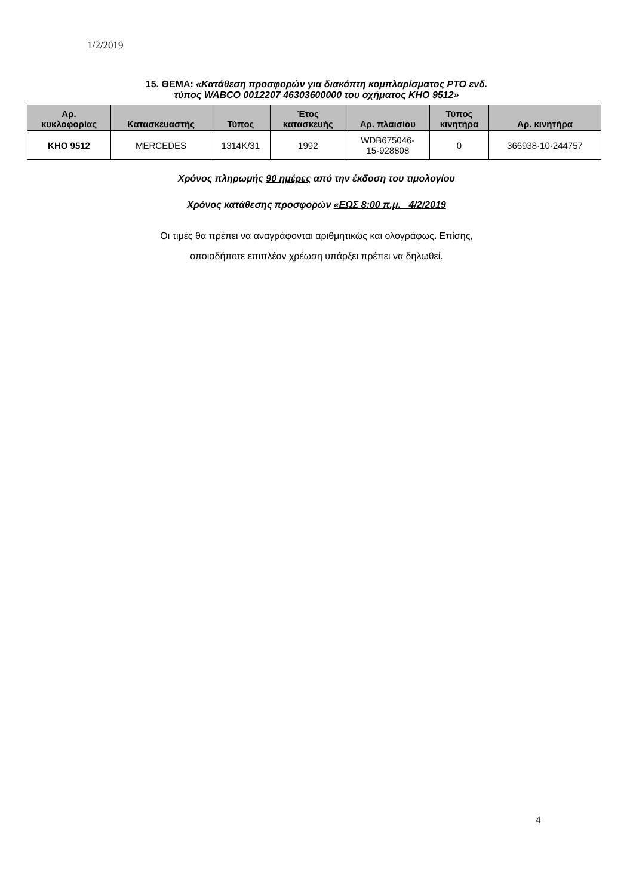1/2/2019
15. ΘΕΜΑ: «Κατάθεση προσφορών για διακόπτη κομπλαρίσματος PTO ενδ.
τύπος WABCO 0012207 46303600000 του οχήματος ΚΗΟ 9512»
| Αρ. κυκλοφορίας | Κατασκευαστής | Τύπος | Έτος κατασκευής | Αρ. πλαισίου | Τύπος κινητήρα | Αρ. κινητήρα |
| --- | --- | --- | --- | --- | --- | --- |
| KHO 9512 | MERCEDES | 1314K/31 | 1992 | WDB675046- 15-928808 | 0 | 366938·10·244757 |
Χρόνος πληρωμής 90 ημέρες από την έκδοση του τιμολογίου
Χρόνος κατάθεσης προσφορών «ΕΩΣ 8:00 π.μ. 4/2/2019
Οι τιμές θα πρέπει να αναγράφονται αριθμητικώς και ολογράφως. Επίσης,
οποιαδήποτε επιπλέον χρέωση υπάρξει πρέπει να δηλωθεί.
4